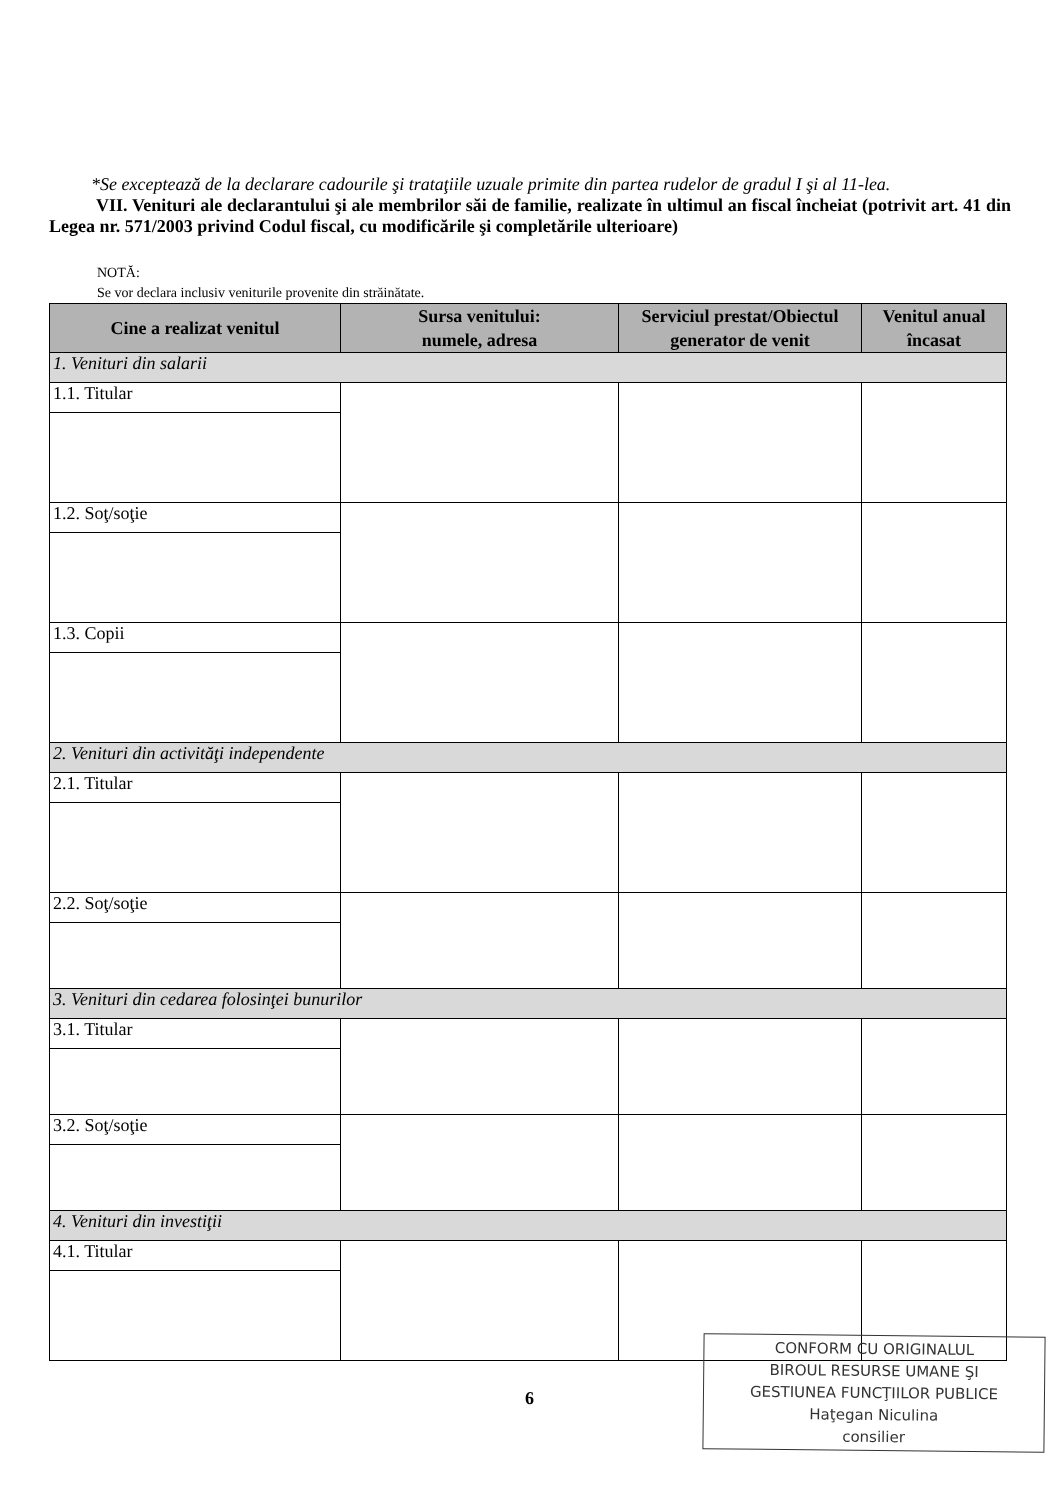*Se exceptează de la declarare cadourile şi trataţiile uzuale primite din partea rudelor de gradul I şi al 11-lea.
VII. Venituri ale declarantului şi ale membrilor săi de familie, realizate în ultimul an fiscal încheiat (potrivit art. 41 din Legea nr. 571/2003 privind Codul fiscal, cu modificările şi completările ulterioare)
NOTĂ:
Se vor declara inclusiv veniturile provenite din străinătate.
| Cine a realizat venitul | Sursa venitului: numele, adresa | Serviciul prestat/Obiectul generator de venit | Venitul anual încasat |
| --- | --- | --- | --- |
| 1. Venituri din salarii | | | |
| 1.1. Titular | | | |
| 1.2. Soţ/soţie | | | |
| 1.3. Copii | | | |
| 2. Venituri din activităţi independente | | | |
| 2.1. Titular | | | |
| 2.2. Soţ/soţie | | | |
| 3. Venituri din cedarea folosinţei bunurilor | | | |
| 3.1. Titular | | | |
| 3.2. Soţ/soţie | | | |
| 4. Venituri din investiţii | | | |
| 4.1. Titular | | | |
6
CONFORM CU ORIGINALUL
BIROUL RESURSE UMANE ŞI
GESTIUNEA FUNCŢIILOR PUBLICE
Haţegan Niculina
consilier